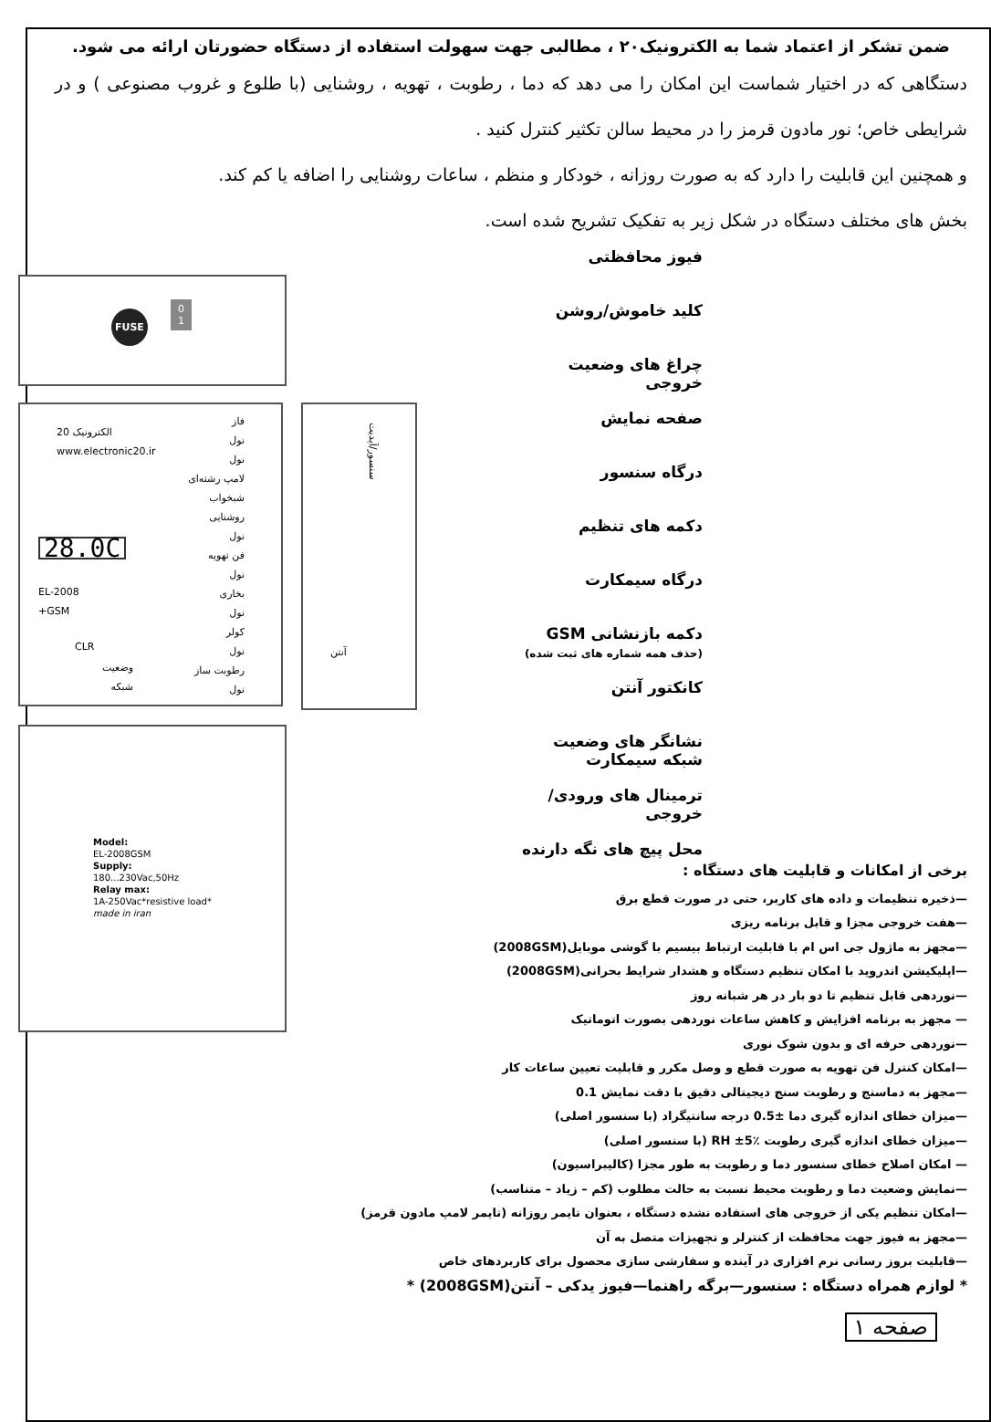ضمن تشکر از اعتماد شما به الکترونیک۲۰ ، مطالبی جهت سهولت استفاده از دستگاه حضورتان ارائه می شود.
دستگاهی که در اختیار شماست این امکان را می دهد که دما ، رطوبت ، تهویه ، روشنایی (با طلوع و غروب مصنوعی ) و در شرایطی خاص؛ نور مادون قرمز را در محیط سالن تکثیر کنترل کنید .
و همچنین این قابلیت را دارد که به صورت روزانه ، خودکار و منظم ، ساعات روشنایی را اضافه یا کم کند.
بخش های مختلف دستگاه در شکل زیر به تفکیک تشریح شده است.
FUSE
0
1
فاز
نول
نول
لامپ رشته‌ای
شبخواب
روشنایی
نول
فن تهویه
نول
بخاری
نول
کولر
نول
رطوبت ساز
نول
20 الکترونیک
www.electronic20.ir
28.0C
EL-2008
+GSM
CLR
وضعیت
شبکه
سنسور/آپدیت
آنتن
Model:
EL-2008GSM
Supply:
180...230Vac,50Hz
Relay max:
1A-250Vac*resistive load*
made in iran
فیوز محافظتی
کلید خاموش/روشن
چراغ های وضعیت خروجی
صفحه نمایش
درگاه سنسور
دکمه های تنظیم
درگاه سیمکارت
دکمه بازنشانی GSM
(حذف همه شماره های ثبت شده)
کانکتور آنتن
نشانگر های وضعیت شبکه سیمکارت
ترمینال های ورودی/خروجی
محل پیچ های نگه دارنده
برخی از امکانات و قابلیت های دستگاه :
—ذخیره تنظیمات و داده های کاربر، حتی در صورت قطع برق
—هفت خروجی مجزا و قابل برنامه ریزی
—مجهز به ماژول جی اس ام با قابلیت ارتباط بیسیم با گوشی موبایل(2008GSM)
—اپلیکیشن اندروید با امکان تنظیم دستگاه و هشدار شرایط بحرانی(2008GSM)
—نوردهی قابل تنظیم تا دو بار در هر شبانه روز
— مجهز به برنامه افزایش و کاهش ساعات نوردهی بصورت اتوماتیک
—نوردهی حرفه ای و بدون شوک نوری
—امکان کنترل فن تهویه به صورت قطع و وصل مکرر و قابلیت تعیین ساعات کار
—مجهز به دماسنج و رطوبت سنج دیجیتالی دقیق با دقت نمایش 0.1
—میزان خطای اندازه گیری دما ±0.5 درجه سانتیگراد (با سنسور اصلی)
—میزان خطای اندازه گیری رطوبت RH ±5٪ (با سنسور اصلی)
— امکان اصلاح خطای سنسور دما و رطوبت به طور مجزا (کالیبراسیون)
—نمایش وضعیت دما و رطوبت محیط نسبت به حالت مطلوب (کم – زیاد – متناسب)
—امکان تنظیم یکی از خروجی های استفاده نشده دستگاه ، بعنوان تایمر روزانه (تایمر لامپ مادون قرمز)
—مجهز به فیوز جهت محافظت از کنترلر و تجهیزات متصل به آن
—قابلیت بروز رسانی نرم افزاری در آینده و سفارشی سازی محصول برای کاربردهای خاص
* لوازم همراه دستگاه : سنسور—برگه راهنما—فیوز یدکی – آنتن(2008GSM) *
صفحه ۱